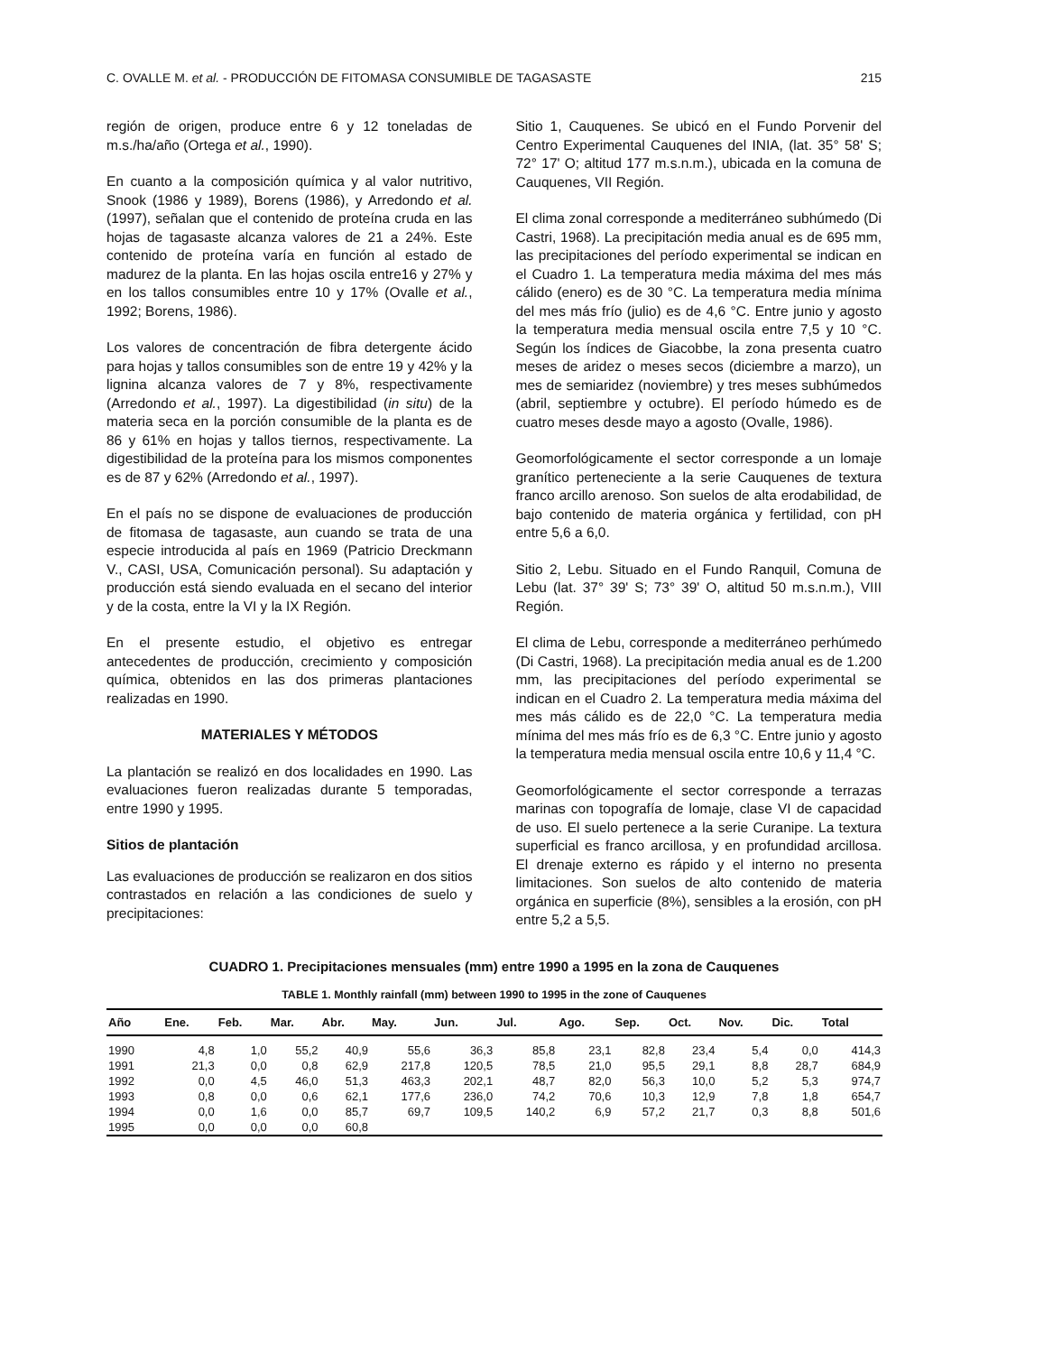C. OVALLE M. et al. - PRODUCCIÓN DE FITOMASA CONSUMIBLE DE TAGASASTE 215
región de origen, produce entre 6 y 12 toneladas de m.s./ha/año (Ortega et al., 1990).
En cuanto a la composición química y al valor nutritivo, Snook (1986 y 1989), Borens (1986), y Arredondo et al. (1997), señalan que el contenido de proteína cruda en las hojas de tagasaste alcanza valores de 21 a 24%. Este contenido de proteína varía en función al estado de madurez de la planta. En las hojas oscila entre16 y 27% y en los tallos consumibles entre 10 y 17% (Ovalle et al., 1992; Borens, 1986).
Los valores de concentración de fibra detergente ácido para hojas y tallos consumibles son de entre 19 y 42% y la lignina alcanza valores de 7 y 8%, respectivamente (Arredondo et al., 1997). La digestibilidad (in situ) de la materia seca en la porción consumible de la planta es de 86 y 61% en hojas y tallos tiernos, respectivamente. La digestibilidad de la proteína para los mismos componentes es de 87 y 62% (Arredondo et al., 1997).
En el país no se dispone de evaluaciones de producción de fitomasa de tagasaste, aun cuando se trata de una especie introducida al país en 1969 (Patricio Dreckmann V., CASI, USA, Comunicación personal). Su adaptación y producción está siendo evaluada en el secano del interior y de la costa, entre la VI y la IX Región.
En el presente estudio, el objetivo es entregar antecedentes de producción, crecimiento y composición química, obtenidos en las dos primeras plantaciones realizadas en 1990.
MATERIALES Y MÉTODOS
La plantación se realizó en dos localidades en 1990. Las evaluaciones fueron realizadas durante 5 temporadas, entre 1990 y 1995.
Sitios de plantación
Las evaluaciones de producción se realizaron en dos sitios contrastados en relación a las condiciones de suelo y precipitaciones:
Sitio 1, Cauquenes. Se ubicó en el Fundo Porvenir del Centro Experimental Cauquenes del INIA, (lat. 35° 58' S; 72° 17' O; altitud 177 m.s.n.m.), ubicada en la comuna de Cauquenes, VII Región.
El clima zonal corresponde a mediterráneo subhúmedo (Di Castri, 1968). La precipitación media anual es de 695 mm, las precipitaciones del período experimental se indican en el Cuadro 1. La temperatura media máxima del mes más cálido (enero) es de 30 °C. La temperatura media mínima del mes más frío (julio) es de 4,6 °C. Entre junio y agosto la temperatura media mensual oscila entre 7,5 y 10 °C. Según los índices de Giacobbe, la zona presenta cuatro meses de aridez o meses secos (diciembre a marzo), un mes de semiaridez (noviembre) y tres meses subhúmedos (abril, septiembre y octubre). El período húmedo es de cuatro meses desde mayo a agosto (Ovalle, 1986).
Geomorfológicamente el sector corresponde a un lomaje granítico perteneciente a la serie Cauquenes de textura franco arcillo arenoso. Son suelos de alta erodabilidad, de bajo contenido de materia orgánica y fertilidad, con pH entre 5,6 a 6,0.
Sitio 2, Lebu. Situado en el Fundo Ranquil, Comuna de Lebu (lat. 37° 39' S; 73° 39' O, altitud 50 m.s.n.m.), VIII Región.
El clima de Lebu, corresponde a mediterráneo perhúmedo (Di Castri, 1968). La precipitación media anual es de 1.200 mm, las precipitaciones del período experimental se indican en el Cuadro 2. La temperatura media máxima del mes más cálido es de 22,0 °C. La temperatura media mínima del mes más frío es de 6,3 °C. Entre junio y agosto la temperatura media mensual oscila entre 10,6 y 11,4 °C.
Geomorfológicamente el sector corresponde a terrazas marinas con topografía de lomaje, clase VI de capacidad de uso. El suelo pertenece a la serie Curanipe. La textura superficial es franco arcillosa, y en profundidad arcillosa. El drenaje externo es rápido y el interno no presenta limitaciones. Son suelos de alto contenido de materia orgánica en superficie (8%), sensibles a la erosión, con pH entre 5,2 a 5,5.
CUADRO 1. Precipitaciones mensuales (mm) entre 1990 a 1995 en la zona de Cauquenes
TABLE 1. Monthly rainfall (mm) between 1990 to 1995 in the zone of Cauquenes
| Año | Ene. | Feb. | Mar. | Abr. | May. | Jun. | Jul. | Ago. | Sep. | Oct. | Nov. | Dic. | Total |
| --- | --- | --- | --- | --- | --- | --- | --- | --- | --- | --- | --- | --- | --- |
| 1990 | 4,8 | 1,0 | 55,2 | 40,9 | 55,6 | 36,3 | 85,8 | 23,1 | 82,8 | 23,4 | 5,4 | 0,0 | 414,3 |
| 1991 | 21,3 | 0,0 | 0,8 | 62,9 | 217,8 | 120,5 | 78,5 | 21,0 | 95,5 | 29,1 | 8,8 | 28,7 | 684,9 |
| 1992 | 0,0 | 4,5 | 46,0 | 51,3 | 463,3 | 202,1 | 48,7 | 82,0 | 56,3 | 10,0 | 5,2 | 5,3 | 974,7 |
| 1993 | 0,8 | 0,0 | 0,6 | 62,1 | 177,6 | 236,0 | 74,2 | 70,6 | 10,3 | 12,9 | 7,8 | 1,8 | 654,7 |
| 1994 | 0,0 | 1,6 | 0,0 | 85,7 | 69,7 | 109,5 | 140,2 | 6,9 | 57,2 | 21,7 | 0,3 | 8,8 | 501,6 |
| 1995 | 0,0 | 0,0 | 0,0 | 60,8 | | | | | | | | | |